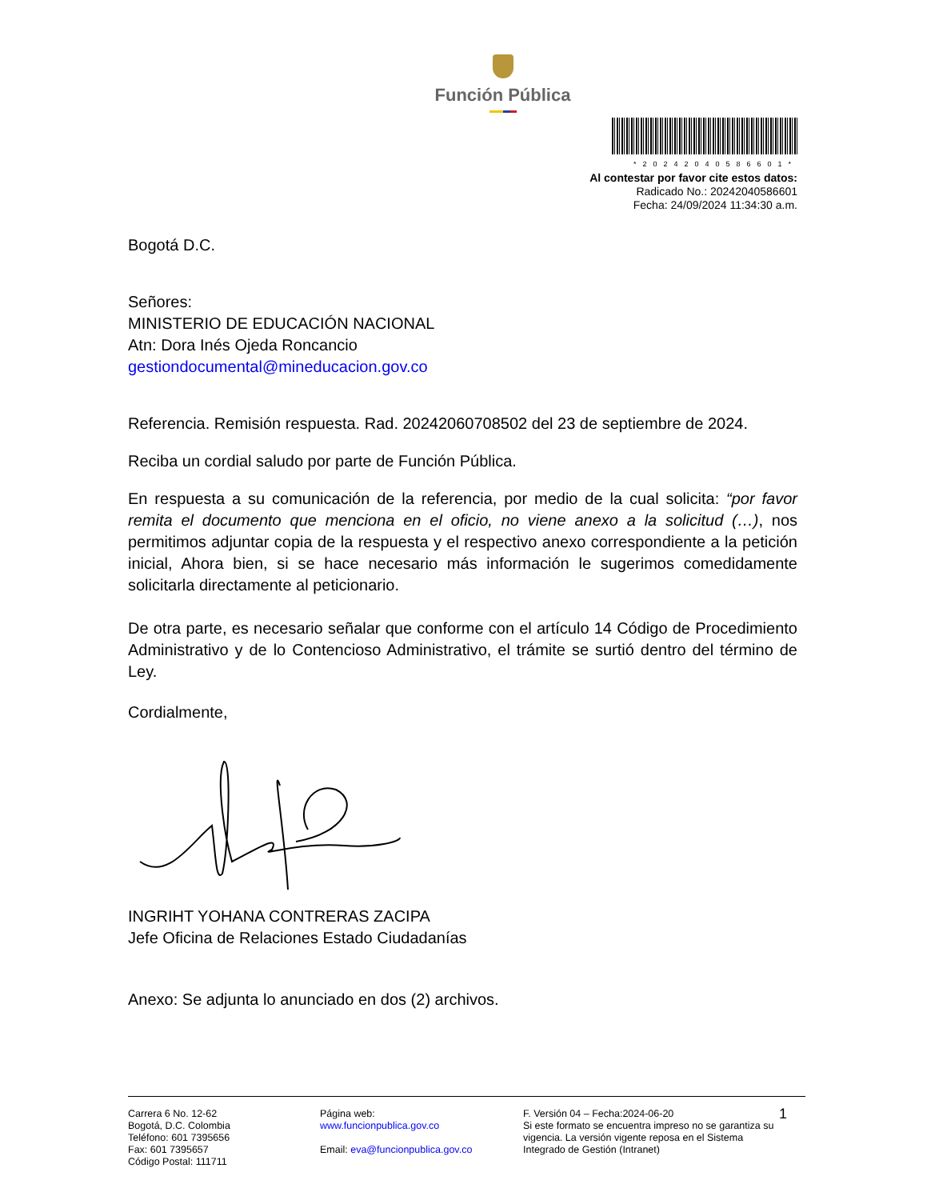Función Pública
*20242040586601*
Al contestar por favor cite estos datos:
Radicado No.: 20242040586601
Fecha: 24/09/2024 11:34:30 a.m.
Bogotá D.C.
Señores:
MINISTERIO DE EDUCACIÓN NACIONAL
Atn: Dora Inés Ojeda Roncancio
gestiondocumental@mineducacion.gov.co
Referencia. Remisión respuesta. Rad. 20242060708502 del 23 de septiembre de 2024.
Reciba un cordial saludo por parte de Función Pública.
En respuesta a su comunicación de la referencia, por medio de la cual solicita: “por favor remita el documento que menciona en el oficio, no viene anexo a la solicitud (…), nos permitimos adjuntar copia de la respuesta y el respectivo anexo correspondiente a la petición inicial, Ahora bien, si se hace necesario más información le sugerimos comedidamente solicitarla directamente al peticionario.
De otra parte, es necesario señalar que conforme con el artículo 14 Código de Procedimiento Administrativo y de lo Contencioso Administrativo, el trámite se surtió dentro del término de Ley.
Cordialmente,
INGRIHT YOHANA CONTRERAS ZACIPA
Jefe Oficina de Relaciones Estado Ciudadanías
Anexo: Se adjunta lo anunciado en dos (2) archivos.
Carrera 6 No. 12-62
Bogotá, D.C. Colombia
Teléfono: 601 7395656
Fax: 601 7395657
Código Postal: 111711
Página web:
www.funcionpublica.gov.co
Email: eva@funcionpublica.gov.co
F. Versión 04 – Fecha:2024-06-20
Si este formato se encuentra impreso no se garantiza su vigencia. La versión vigente reposa en el Sistema Integrado de Gestión (Intranet)
1